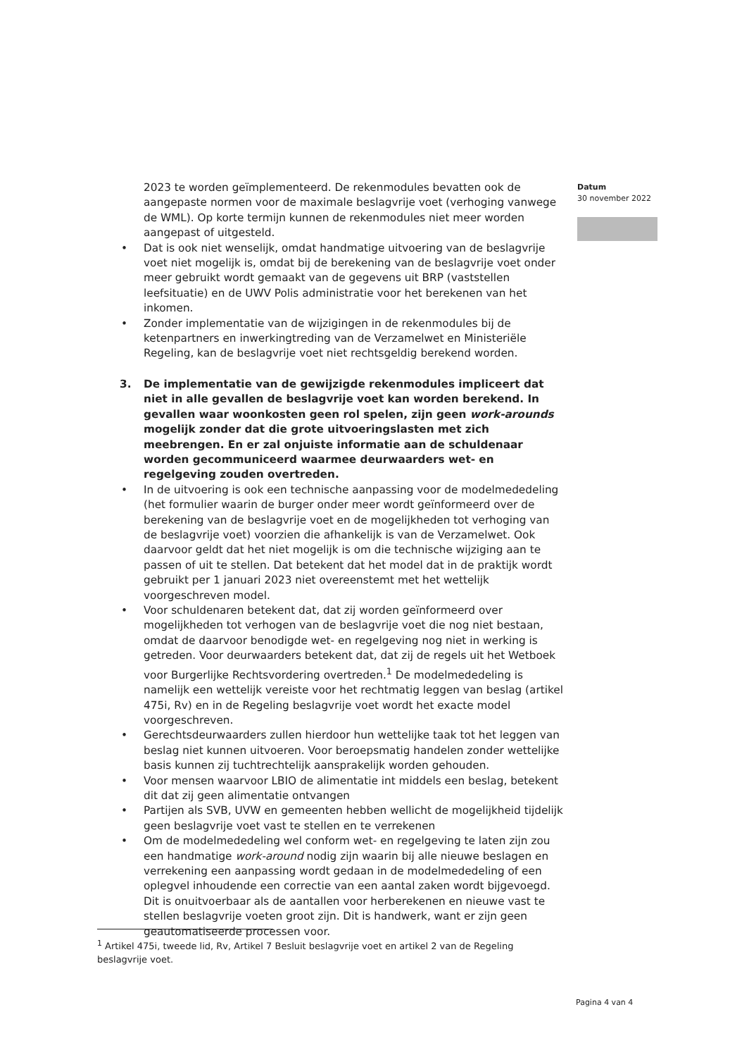2023 te worden geïmplementeerd. De rekenmodules bevatten ook de aangepaste normen voor de maximale beslagvrije voet (verhoging vanwege de WML). Op korte termijn kunnen de rekenmodules niet meer worden aangepast of uitgesteld.
• Dat is ook niet wenselijk, omdat handmatige uitvoering van de beslagvrije voet niet mogelijk is, omdat bij de berekening van de beslagvrije voet onder meer gebruikt wordt gemaakt van de gegevens uit BRP (vaststellen leefsituatie) en de UWV Polis administratie voor het berekenen van het inkomen.
• Zonder implementatie van de wijzigingen in de rekenmodules bij de ketenpartners en inwerkingtreding van de Verzamelwet en Ministeriële Regeling, kan de beslagvrije voet niet rechtsgeldig berekend worden.
3. De implementatie van de gewijzigde rekenmodules impliceert dat niet in alle gevallen de beslagvrije voet kan worden berekend. In gevallen waar woonkosten geen rol spelen, zijn geen work-arounds mogelijk zonder dat die grote uitvoeringslasten met zich meebrengen. En er zal onjuiste informatie aan de schuldenaar worden gecommuniceerd waarmee deurwaarders wet- en regelgeving zouden overtreden.
• In de uitvoering is ook een technische aanpassing voor de modelmededeling (het formulier waarin de burger onder meer wordt geïnformeerd over de berekening van de beslagvrije voet en de mogelijkheden tot verhoging van de beslagvrije voet) voorzien die afhankelijk is van de Verzamelwet. Ook daarvoor geldt dat het niet mogelijk is om die technische wijziging aan te passen of uit te stellen. Dat betekent dat het model dat in de praktijk wordt gebruikt per 1 januari 2023 niet overeenstemt met het wettelijk voorgeschreven model.
• Voor schuldenaren betekent dat, dat zij worden geïnformeerd over mogelijkheden tot verhogen van de beslagvrije voet die nog niet bestaan, omdat de daarvoor benodigde wet- en regelgeving nog niet in werking is getreden. Voor deurwaarders betekent dat, dat zij de regels uit het Wetboek voor Burgerlijke Rechtsvordering overtreden.<sup>1</sup> De modelmededeling is namelijk een wettelijk vereiste voor het rechtmatig leggen van beslag (artikel 475i, Rv) en in de Regeling beslagvrije voet wordt het exacte model voorgeschreven.
• Gerechtsdeurwaarders zullen hierdoor hun wettelijke taak tot het leggen van beslag niet kunnen uitvoeren. Voor beroepsmatig handelen zonder wettelijke basis kunnen zij tuchtrechtelijk aansprakelijk worden gehouden.
• Voor mensen waarvoor LBIO de alimentatie int middels een beslag, betekent dit dat zij geen alimentatie ontvangen
• Partijen als SVB, UVW en gemeenten hebben wellicht de mogelijkheid tijdelijk geen beslagvrije voet vast te stellen en te verrekenen
• Om de modelmededeling wel conform wet- en regelgeving te laten zijn zou een handmatige work-around nodig zijn waarin bij alle nieuwe beslagen en verrekening een aanpassing wordt gedaan in de modelmededeling of een oplegvel inhoudende een correctie van een aantal zaken wordt bijgevoegd. Dit is onuitvoerbaar als de aantallen voor herberekenen en nieuwe vast te stellen beslagvrije voeten groot zijn. Dit is handwerk, want er zijn geen geautomatiseerde processen voor.
Datum
30 november 2022
<sup>1</sup> Artikel 475i, tweede lid, Rv, Artikel 7 Besluit beslagvrije voet en artikel 2 van de Regeling beslagvrije voet.
Pagina 4 van 4